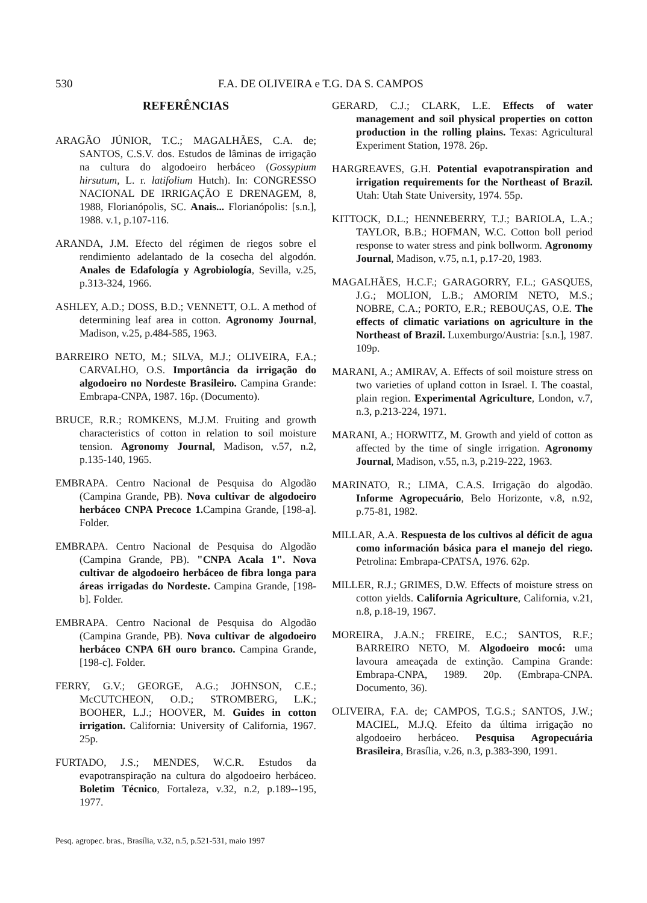530 F.A. DE OLIVEIRA e T.G. DA S. CAMPOS
REFERÊNCIAS
ARAGÃO JÚNIOR, T.C.; MAGALHÃES, C.A. de; SANTOS, C.S.V. dos. Estudos de lâminas de irrigação na cultura do algodoeiro herbáceo (Gossypium hirsutum, L. r. latifolium Hutch). In: CONGRESSO NACIONAL DE IRRIGAÇÃO E DRENAGEM, 8, 1988, Florianópolis, SC. Anais... Florianópolis: [s.n.], 1988. v.1, p.107-116.
ARANDA, J.M. Efecto del régimen de riegos sobre el rendimiento adelantado de la cosecha del algodón. Anales de Edafología y Agrobiología, Sevilla, v.25, p.313-324, 1966.
ASHLEY, A.D.; DOSS, B.D.; VENNETT, O.L. A method of determining leaf area in cotton. Agronomy Journal, Madison, v.25, p.484-585, 1963.
BARREIRO NETO, M.; SILVA, M.J.; OLIVEIRA, F.A.; CARVALHO, O.S. Importância da irrigação do algodoeiro no Nordeste Brasileiro. Campina Grande: Embrapa-CNPA, 1987. 16p. (Documento).
BRUCE, R.R.; ROMKENS, M.J.M. Fruiting and growth characteristics of cotton in relation to soil moisture tension. Agronomy Journal, Madison, v.57, n.2, p.135-140, 1965.
EMBRAPA. Centro Nacional de Pesquisa do Algodão (Campina Grande, PB). Nova cultivar de algodoeiro herbáceo CNPA Precoce 1. Campina Grande, [198-a]. Folder.
EMBRAPA. Centro Nacional de Pesquisa do Algodão (Campina Grande, PB). "CNPA Acala 1". Nova cultivar de algodoeiro herbáceo de fibra longa para áreas irrigadas do Nordeste. Campina Grande, [198-b]. Folder.
EMBRAPA. Centro Nacional de Pesquisa do Algodão (Campina Grande, PB). Nova cultivar de algodoeiro herbáceo CNPA 6H ouro branco. Campina Grande, [198-c]. Folder.
FERRY, G.V.; GEORGE, A.G.; JOHNSON, C.E.; McCUTCHEON, O.D.; STROMBERG, L.K.; BOOHER, L.J.; HOOVER, M. Guides in cotton irrigation. California: University of California, 1967. 25p.
FURTADO, J.S.; MENDES, W.C.R. Estudos da evapotranspiração na cultura do algodoeiro herbáceo. Boletim Técnico, Fortaleza, v.32, n.2, p.189--195, 1977.
GERARD, C.J.; CLARK, L.E. Effects of water management and soil physical properties on cotton production in the rolling plains. Texas: Agricultural Experiment Station, 1978. 26p.
HARGREAVES, G.H. Potential evapotranspiration and irrigation requirements for the Northeast of Brazil. Utah: Utah State University, 1974. 55p.
KITTOCK, D.L.; HENNEBERRY, T.J.; BARIOLA, L.A.; TAYLOR, B.B.; HOFMAN, W.C. Cotton boll period response to water stress and pink bollworm. Agronomy Journal, Madison, v.75, n.1, p.17-20, 1983.
MAGALHÃES, H.C.F.; GARAGORRY, F.L.; GASQUES, J.G.; MOLION, L.B.; AMORIM NETO, M.S.; NOBRE, C.A.; PORTO, E.R.; REBOUÇAS, O.E. The effects of climatic variations on agriculture in the Northeast of Brazil. Luxemburgo/Austria: [s.n.], 1987. 109p.
MARANI, A.; AMIRAV, A. Effects of soil moisture stress on two varieties of upland cotton in Israel. I. The coastal, plain region. Experimental Agriculture, London, v.7, n.3, p.213-224, 1971.
MARANI, A.; HORWITZ, M. Growth and yield of cotton as affected by the time of single irrigation. Agronomy Journal, Madison, v.55, n.3, p.219-222, 1963.
MARINATO, R.; LIMA, C.A.S. Irrigação do algodão. Informe Agropecuário, Belo Horizonte, v.8, n.92, p.75-81, 1982.
MILLAR, A.A. Respuesta de los cultivos al déficit de agua como información básica para el manejo del riego. Petrolina: Embrapa-CPATSA, 1976. 62p.
MILLER, R.J.; GRIMES, D.W. Effects of moisture stress on cotton yields. California Agriculture, California, v.21, n.8, p.18-19, 1967.
MOREIRA, J.A.N.; FREIRE, E.C.; SANTOS, R.F.; BARREIRO NETO, M. Algodoeiro mocó: uma lavoura ameaçada de extinção. Campina Grande: Embrapa-CNPA, 1989. 20p. (Embrapa-CNPA. Documento, 36).
OLIVEIRA, F.A. de; CAMPOS, T.G.S.; SANTOS, J.W.; MACIEL, M.J.Q. Efeito da última irrigação no algodoeiro herbáceo. Pesquisa Agropecuária Brasileira, Brasília, v.26, n.3, p.383-390, 1991.
Pesq. agropec. bras., Brasília, v.32, n.5, p.521-531, maio 1997